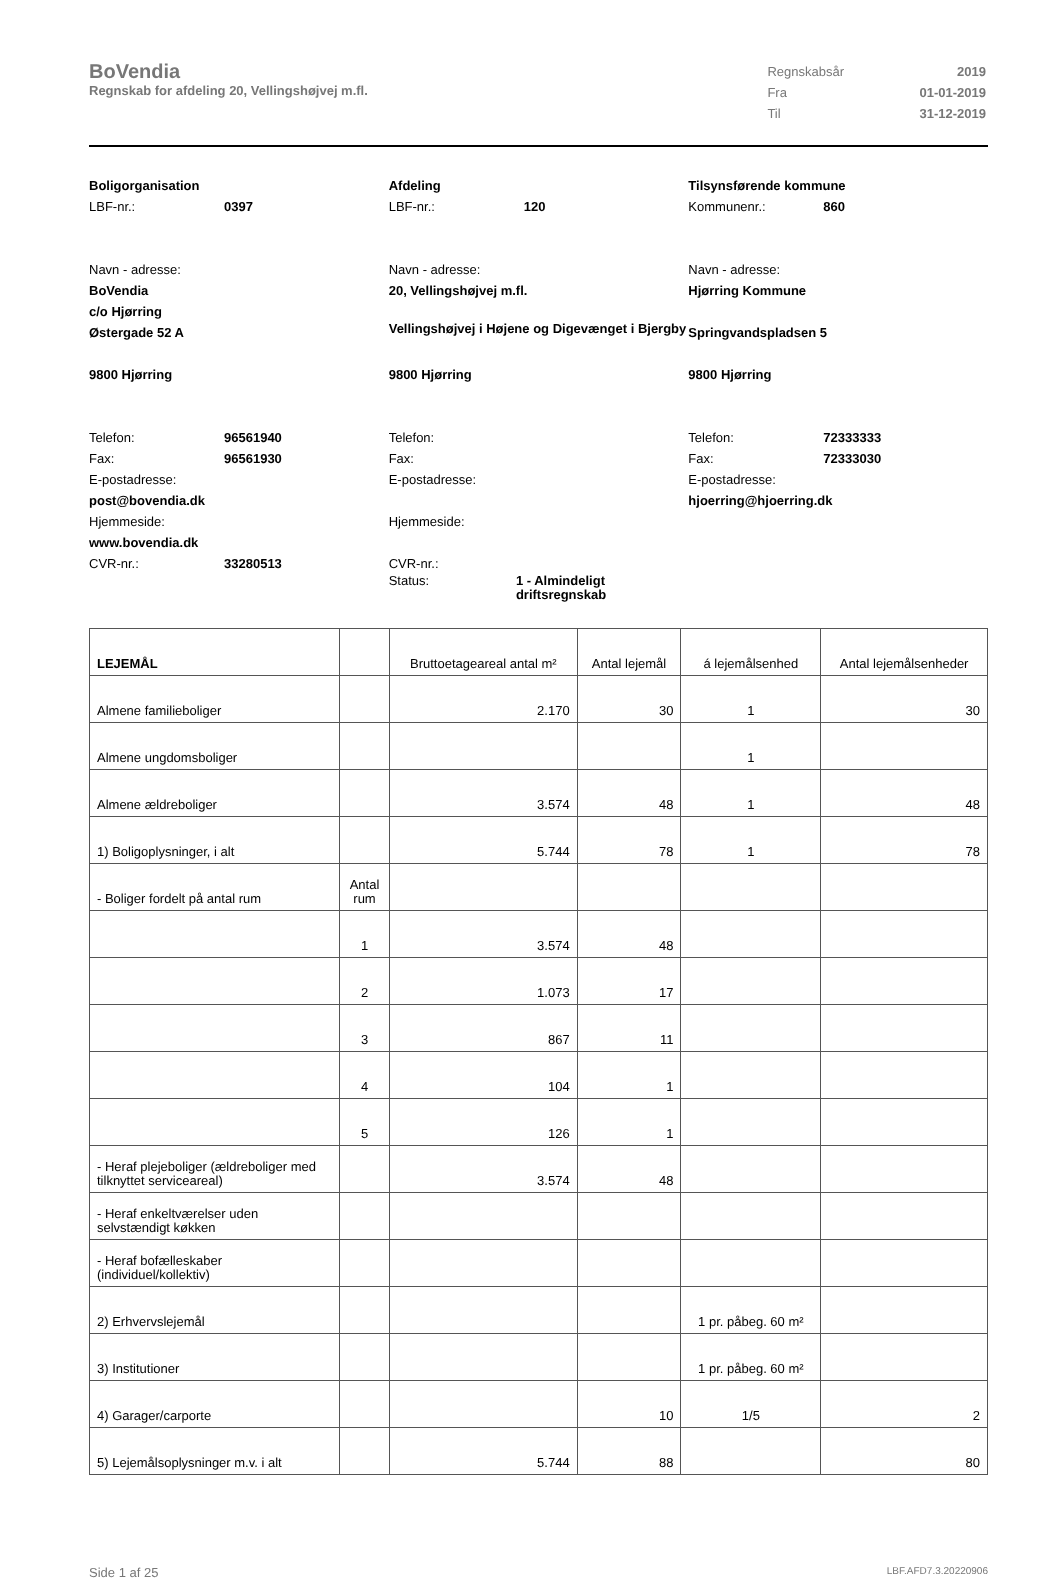BoVendia
Regnskab for afdeling 20, Vellingshøjvej m.fl.
| Regnskabsår | 2019 |
| Fra | 01-01-2019 |
| Til | 31-12-2019 |
Boligorganisation
LBF-nr.: 0397
Navn - adresse:
BoVendia
c/o Hjørring
Østergade 52 A
9800 Hjørring
Telefon: 96561940
Fax: 96561930
E-postadresse:
post@bovendia.dk
Hjemmeside:
www.bovendia.dk
CVR-nr.: 33280513
Afdeling
LBF-nr.: 120
Navn - adresse:
20, Vellingshøjvej m.fl.
Vellingshøjvej i Højene og Digevænget i Bjergby
9800 Hjørring
Telefon:
Fax:
E-postadresse:
Hjemmeside:
CVR-nr.:
Status: 1 - Almindeligt driftsregnskab
Tilsynsførende kommune
Kommunenr.: 860
Navn - adresse:
Hjørring Kommune
Springvandspladsen 5
9800 Hjørring
Telefon: 72333333
Fax: 72333030
E-postadresse:
hjoerring@hjoerring.dk
| LEJEMÅL | | Bruttoetageareal antal m² | Antal lejemål | á lejemålsenhed | Antal lejemålsenheder |
| --- | --- | --- | --- | --- | --- |
| Almene familieboliger | | 2.170 | 30 | 1 | 30 |
| Almene ungdomsboliger | | | | 1 | |
| Almene ældreboliger | | 3.574 | 48 | 1 | 48 |
| 1) Boligoplysninger, i alt | | 5.744 | 78 | 1 | 78 |
| - Boliger fordelt på antal rum | Antal rum | | | | |
| | 1 | 3.574 | 48 | | |
| | 2 | 1.073 | 17 | | |
| | 3 | 867 | 11 | | |
| | 4 | 104 | 1 | | |
| | 5 | 126 | 1 | | |
| - Heraf plejeboliger (ældreboliger med tilknyttet serviceareal) | | 3.574 | 48 | | |
| - Heraf enkeltværelser uden selvstændigt køkken | | | | | |
| - Heraf bofælleskaber (individuel/kollektiv) | | | | | |
| 2) Erhvervslejemål | | | | 1 pr. påbeg. 60 m² | |
| 3) Institutioner | | | | 1 pr. påbeg. 60 m² | |
| 4) Garager/carporte | | | 10 | 1/5 | 2 |
| 5) Lejemålsoplysninger m.v. i alt | | 5.744 | 88 | | 80 |
Side 1 af 25 LBF.AFD7.3.20220906